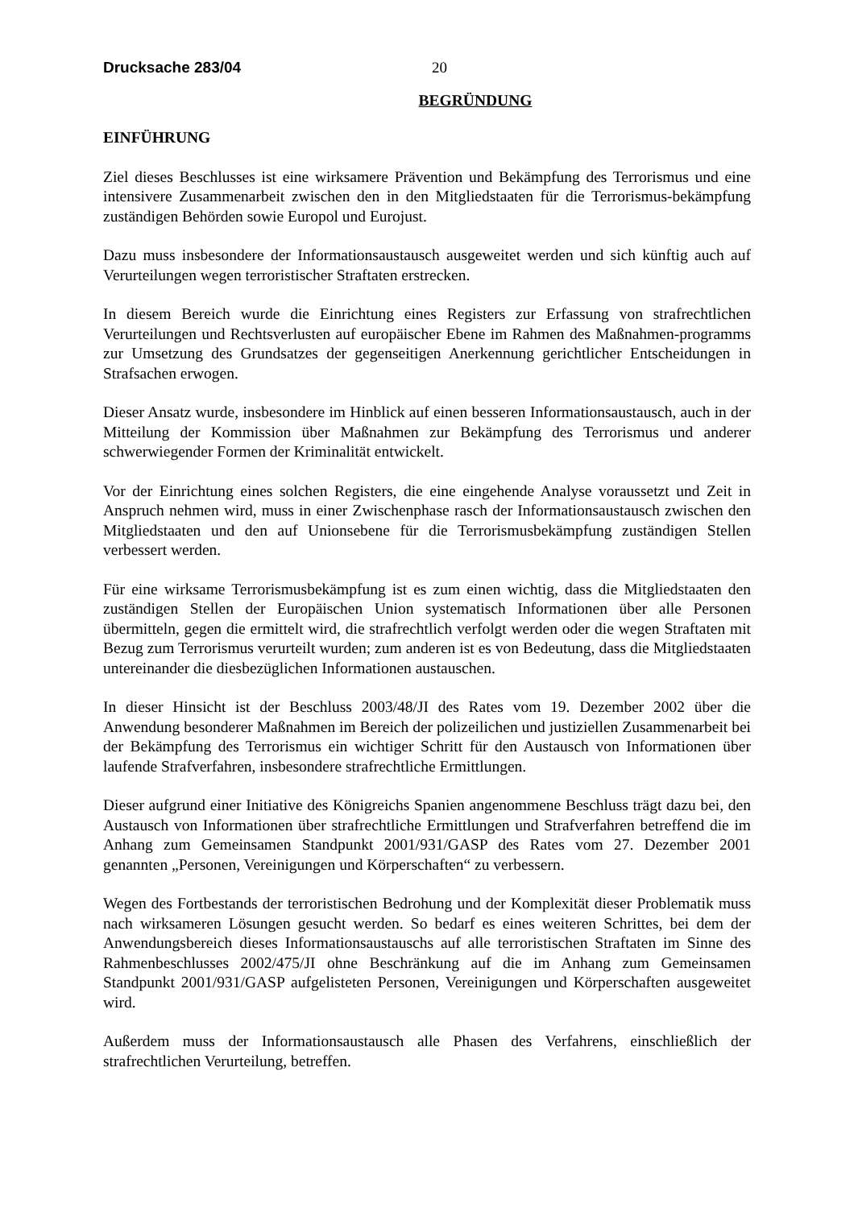Drucksache 283/04 20
BEGRÜNDUNG
EINFÜHRUNG
Ziel dieses Beschlusses ist eine wirksamere Prävention und Bekämpfung des Terrorismus und eine intensivere Zusammenarbeit zwischen den in den Mitgliedstaaten für die Terrorismus-bekämpfung zuständigen Behörden sowie Europol und Eurojust.
Dazu muss insbesondere der Informationsaustausch ausgeweitet werden und sich künftig auch auf Verurteilungen wegen terroristischer Straftaten erstrecken.
In diesem Bereich wurde die Einrichtung eines Registers zur Erfassung von strafrechtlichen Verurteilungen und Rechtsverlusten auf europäischer Ebene im Rahmen des Maßnahmen-programms zur Umsetzung des Grundsatzes der gegenseitigen Anerkennung gerichtlicher Entscheidungen in Strafsachen erwogen.
Dieser Ansatz wurde, insbesondere im Hinblick auf einen besseren Informationsaustausch, auch in der Mitteilung der Kommission über Maßnahmen zur Bekämpfung des Terrorismus und anderer schwerwiegender Formen der Kriminalität entwickelt.
Vor der Einrichtung eines solchen Registers, die eine eingehende Analyse voraussetzt und Zeit in Anspruch nehmen wird, muss in einer Zwischenphase rasch der Informationsaustausch zwischen den Mitgliedstaaten und den auf Unionsebene für die Terrorismusbekämpfung zuständigen Stellen verbessert werden.
Für eine wirksame Terrorismusbekämpfung ist es zum einen wichtig, dass die Mitgliedstaaten den zuständigen Stellen der Europäischen Union systematisch Informationen über alle Personen übermitteln, gegen die ermittelt wird, die strafrechtlich verfolgt werden oder die wegen Straftaten mit Bezug zum Terrorismus verurteilt wurden; zum anderen ist es von Bedeutung, dass die Mitgliedstaaten untereinander die diesbezüglichen Informationen austauschen.
In dieser Hinsicht ist der Beschluss 2003/48/JI des Rates vom 19. Dezember 2002 über die Anwendung besonderer Maßnahmen im Bereich der polizeilichen und justiziellen Zusammenarbeit bei der Bekämpfung des Terrorismus ein wichtiger Schritt für den Austausch von Informationen über laufende Strafverfahren, insbesondere strafrechtliche Ermittlungen.
Dieser aufgrund einer Initiative des Königreichs Spanien angenommene Beschluss trägt dazu bei, den Austausch von Informationen über strafrechtliche Ermittlungen und Strafverfahren betreffend die im Anhang zum Gemeinsamen Standpunkt 2001/931/GASP des Rates vom 27. Dezember 2001 genannten „Personen, Vereinigungen und Körperschaften“ zu verbessern.
Wegen des Fortbestands der terroristischen Bedrohung und der Komplexität dieser Problematik muss nach wirksameren Lösungen gesucht werden. So bedarf es eines weiteren Schrittes, bei dem der Anwendungsbereich dieses Informationsaustauschs auf alle terroristischen Straftaten im Sinne des Rahmenbeschlusses 2002/475/JI ohne Beschränkung auf die im Anhang zum Gemeinsamen Standpunkt 2001/931/GASP aufgelisteten Personen, Vereinigungen und Körperschaften ausgeweitet wird.
Außerdem muss der Informationsaustausch alle Phasen des Verfahrens, einschließlich der strafrechtlichen Verurteilung, betreffen.